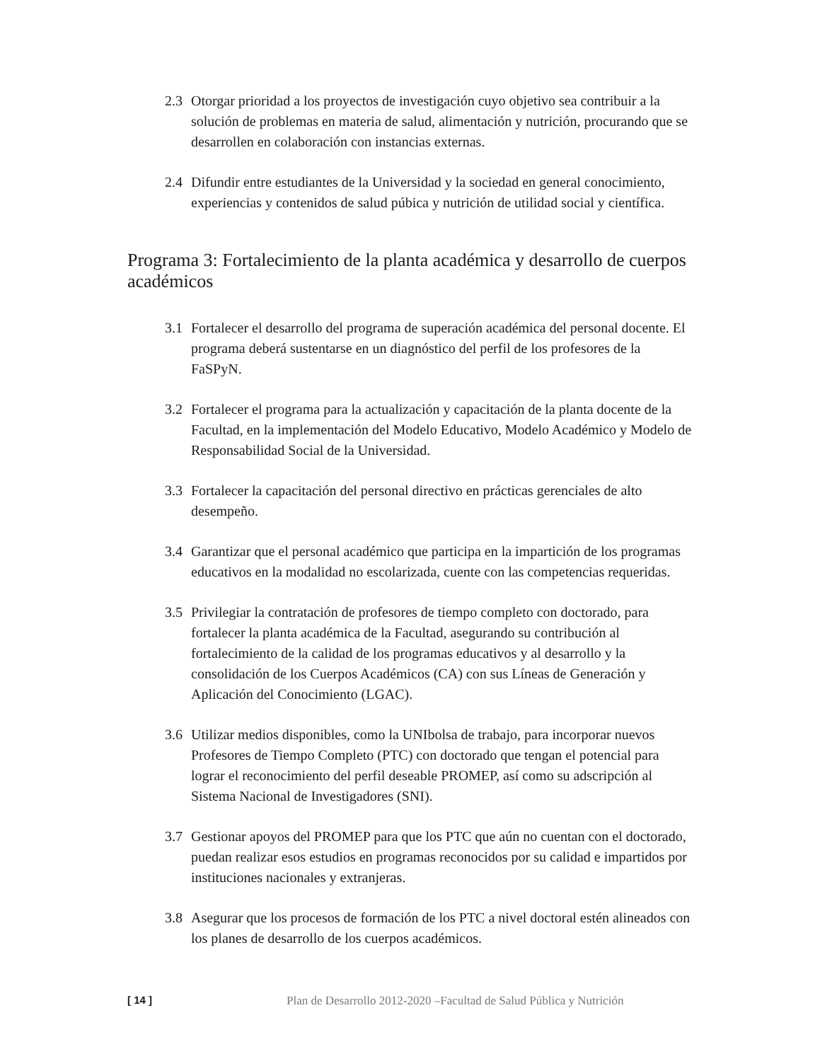2.3 Otorgar prioridad a los proyectos de investigación cuyo objetivo sea contribuir a la solución de problemas en materia de salud, alimentación y nutrición, procurando que se desarrollen en colaboración con instancias externas.
2.4 Difundir entre estudiantes de la Universidad y la sociedad en general conocimiento, experiencias y contenidos de salud púbica y nutrición de utilidad social y científica.
Programa 3: Fortalecimiento de la planta académica y desarrollo de cuerpos académicos
3.1 Fortalecer el desarrollo del programa de superación académica del personal docente. El programa deberá sustentarse en un diagnóstico del perfil de los profesores de la FaSPyN.
3.2 Fortalecer el programa para la actualización y capacitación de la planta docente de la Facultad, en la implementación del Modelo Educativo, Modelo Académico y Modelo de Responsabilidad Social de la Universidad.
3.3 Fortalecer la capacitación del personal directivo en prácticas gerenciales de alto desempeño.
3.4 Garantizar que el personal académico que participa en la impartición de los programas educativos en la modalidad no escolarizada, cuente con las competencias requeridas.
3.5 Privilegiar la contratación de profesores de tiempo completo con doctorado, para fortalecer la planta académica de la Facultad, asegurando su contribución al fortalecimiento de la calidad de los programas educativos y al desarrollo y la consolidación de los Cuerpos Académicos (CA) con sus Líneas de Generación y Aplicación del Conocimiento (LGAC).
3.6 Utilizar medios disponibles, como la UNIbolsa de trabajo, para incorporar nuevos Profesores de Tiempo Completo (PTC) con doctorado que tengan el potencial para lograr el reconocimiento del perfil deseable PROMEP, así como su adscripción al Sistema Nacional de Investigadores (SNI).
3.7 Gestionar apoyos del PROMEP para que los PTC que aún no cuentan con el doctorado, puedan realizar esos estudios en programas reconocidos por su calidad e impartidos por instituciones nacionales y extranjeras.
3.8 Asegurar que los procesos de formación de los PTC a nivel doctoral estén alineados con los planes de desarrollo de los cuerpos académicos.
[ 14 ] Plan de Desarrollo 2012-2020 –Facultad de Salud Pública y Nutrición